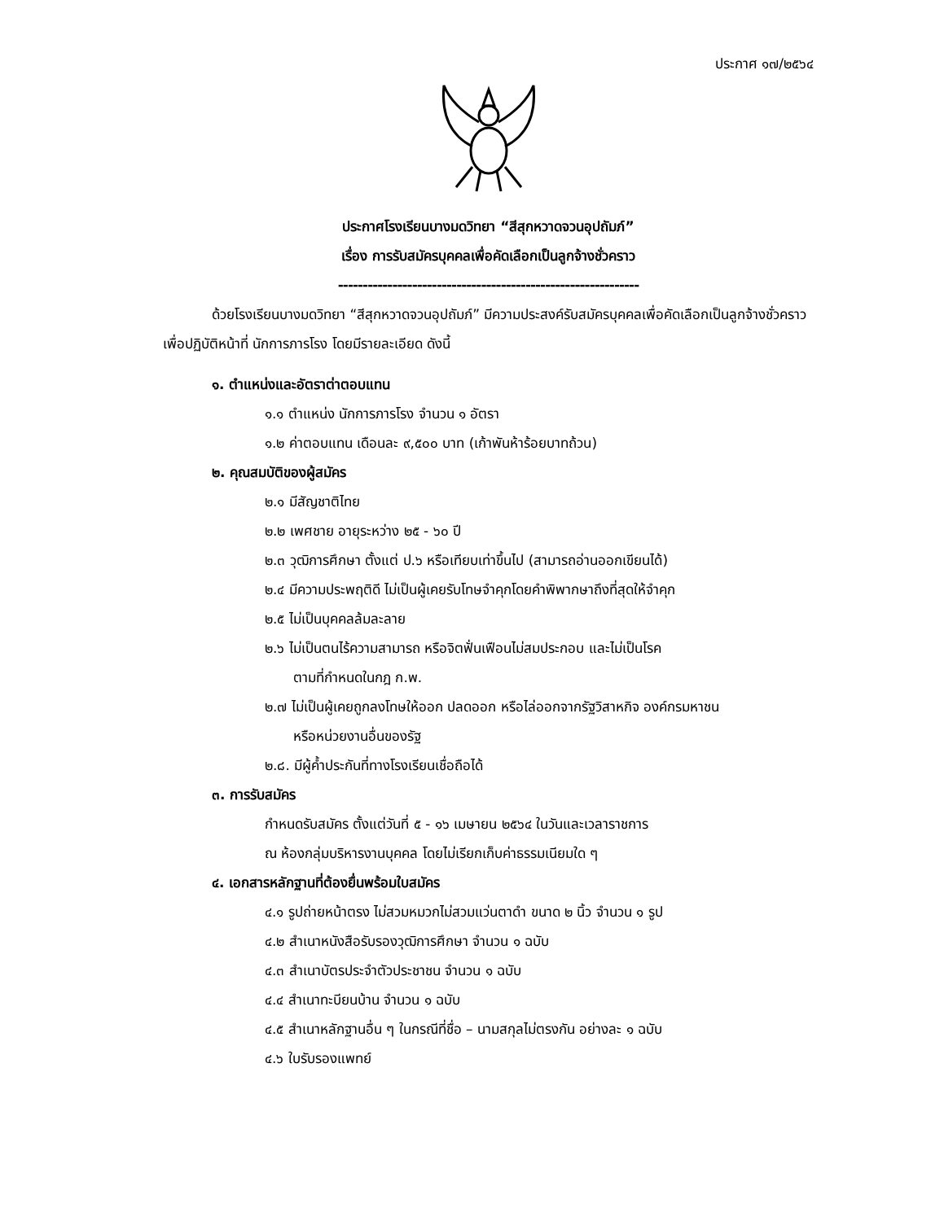ประกาศ ๑๗/๒๕๖๔
ประกาศโรงเรียนบางมดวิทยา “สีสุกหวาดจวนอุปถัมภ์”
เรื่อง การรับสมัครบุคคลเพื่อคัดเลือกเป็นลูกจ้างชั่วคราว
-------------------------------------------------------------
ด้วยโรงเรียนบางมดวิทยา “สีสุกหวาดจวนอุปถัมภ์” มีความประสงค์รับสมัครบุคคลเพื่อคัดเลือกเป็นลูกจ้างชั่วคราว เพื่อปฏิบัติหน้าที่ นักการภารโรง โดยมีรายละเอียด ดังนี้
๑. ตำแหน่งและอัตราต่าตอบแทน
๑.๑ ตำแหน่ง นักการภารโรง จำนวน ๑ อัตรา
๑.๒ ค่าตอบแทน เดือนละ ๙,๕๐๐ บาท (เก้าพันห้าร้อยบาทถ้วน)
๒. คุณสมบัติของผู้สมัคร
๒.๑ มีสัญชาติไทย
๒.๒ เพศชาย อายุระหว่าง ๒๕ - ๖๐ ปี
๒.๓ วุฒิการศึกษา ตั้งแต่ ป.๖ หรือเทียบเท่าขึ้นไป (สามารถอ่านออกเขียนได้)
๒.๔ มีความประพฤติดี ไม่เป็นผู้เคยรับโทษจำคุกโดยคำพิพากษาถึงที่สุดให้จำคุก
๒.๕ ไม่เป็นบุคคลล้มละลาย
๒.๖ ไม่เป็นตนไร้ความสามารถ หรือจิตฟั่นเฟือนไม่สมประกอบ และไม่เป็นโรค
ตามที่กำหนดในกฎ ก.พ.
๒.๗ ไม่เป็นผู้เคยถูกลงโทษให้ออก ปลดออก หรือไล่ออกจากรัฐวิสาหกิจ องค์กรมหาชน
หรือหน่วยงานอื่นของรัฐ
๒.๘. มีผู้ค้ำประกันที่ทางโรงเรียนเชื่อถือได้
๓. การรับสมัคร
กำหนดรับสมัคร ตั้งแต่วันที่ ๕ - ๑๖ เมษายน ๒๕๖๔ ในวันและเวลาราชการ
ณ ห้องกลุ่มบริหารงานบุคคล โดยไม่เรียกเก็บค่าธรรมเนียมใด ๆ
๔. เอกสารหลักฐานที่ต้องยื่นพร้อมใบสมัคร
๔.๑ รูปถ่ายหน้าตรง ไม่สวมหมวกไม่สวมแว่นตาดำ ขนาด ๒ นิ้ว จำนวน ๑ รูป
๔.๒ สำเนาหนังสือรับรองวุฒิการศึกษา จำนวน ๑ ฉบับ
๔.๓ สำเนาบัตรประจำตัวประชาชน จำนวน ๑ ฉบับ
๔.๔ สำเนาทะบียนบ้าน จำนวน ๑ ฉบับ
๔.๕ สำเนาหลักฐานอื่น ๆ ในกรณีที่ชื่อ – นามสกุลไม่ตรงกัน อย่างละ ๑ ฉบับ
๔.๖ ใบรับรองแพทย์